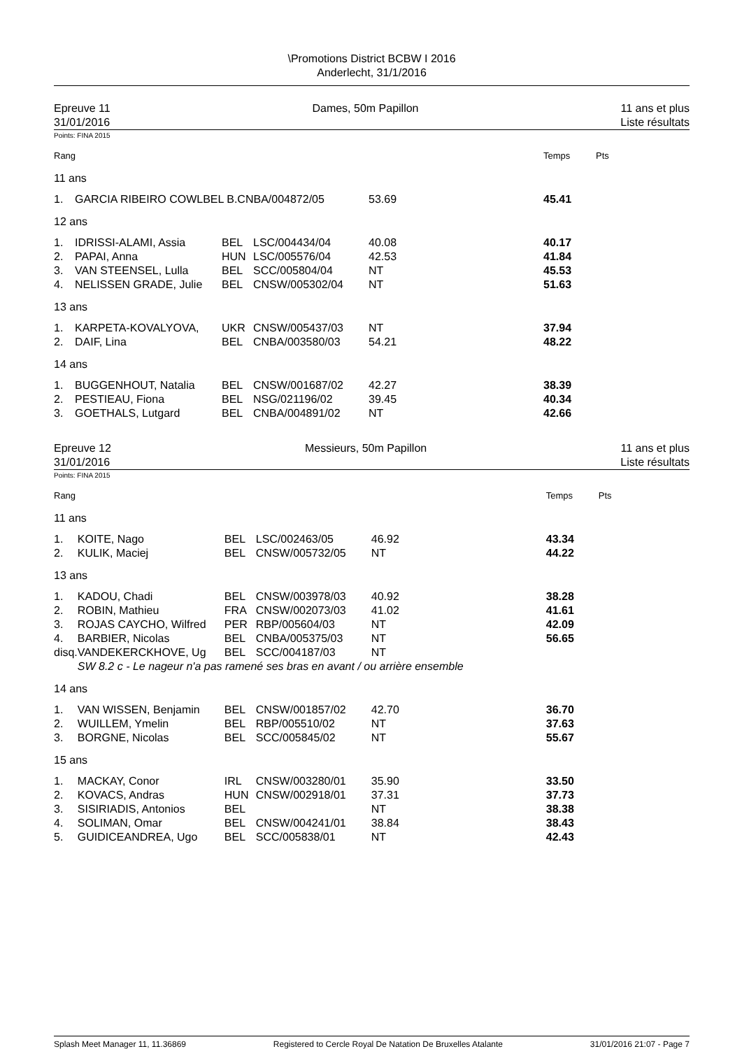\Promotions District BCBW I 2016
Anderlecht, 31/1/2016
Epreuve 11
31/01/2016
Dames, 50m Papillon 11 ans et plus
Liste résultats
Points: FINA 2015
| Rang | | | | | Temps | Pts |
| 11 ans | | | | | | |
| 1. | GARCIA RIBEIRO COWLBEL B.CNBA/004872/05 | | | 53.69 | 45.41 | |
| 12 ans | | | | | | |
| 1. | IDRISSI-ALAMI, Assia | BEL | LSC/004434/04 | 40.08 | 40.17 | |
| 2. | PAPAI, Anna | HUN | LSC/005576/04 | 42.53 | 41.84 | |
| 3. | VAN STEENSEL, Lulla | BEL | SCC/005804/04 | NT | 45.53 | |
| 4. | NELISSEN GRADE, Julie | BEL | CNSW/005302/04 | NT | 51.63 | |
| 13 ans | | | | | | |
| 1. | KARPETA-KOVALYOVA, | UKR | CNSW/005437/03 | NT | 37.94 | |
| 2. | DAIF, Lina | BEL | CNBA/003580/03 | 54.21 | 48.22 | |
| 14 ans | | | | | | |
| 1. | BUGGENHOUT, Natalia | BEL | CNSW/001687/02 | 42.27 | 38.39 | |
| 2. | PESTIEAU, Fiona | BEL | NSG/021196/02 | 39.45 | 40.34 | |
| 3. | GOETHALS, Lutgard | BEL | CNBA/004891/02 | NT | 42.66 | |
Epreuve 12
31/01/2016
Messieurs, 50m Papillon 11 ans et plus
Liste résultats
Points: FINA 2015
| Rang | | | | | Temps | Pts |
| 11 ans | | | | | | |
| 1. | KOITE, Nago | BEL | LSC/002463/05 | 46.92 | 43.34 | |
| 2. | KULIK, Maciej | BEL | CNSW/005732/05 | NT | 44.22 | |
| 13 ans | | | | | | |
| 1. | KADOU, Chadi | BEL | CNSW/003978/03 | 40.92 | 38.28 | |
| 2. | ROBIN, Mathieu | FRA | CNSW/002073/03 | 41.02 | 41.61 | |
| 3. | ROJAS CAYCHO, Wilfred | PER | RBP/005604/03 | NT | 42.09 | |
| 4. | BARBIER, Nicolas | BEL | CNBA/005375/03 | NT | 56.65 | |
| disq. | VANDEKERCKHOVE, Ug | BEL | SCC/004187/03 | NT | | |
| | SW 8.2 c - Le nageur n'a pas ramené ses bras en avant / ou arrière ensemble | | | | | |
| 14 ans | | | | | | |
| 1. | VAN WISSEN, Benjamin | BEL | CNSW/001857/02 | 42.70 | 36.70 | |
| 2. | WUILLEM, Ymelin | BEL | RBP/005510/02 | NT | 37.63 | |
| 3. | BORGNE, Nicolas | BEL | SCC/005845/02 | NT | 55.67 | |
| 15 ans | | | | | | |
| 1. | MACKAY, Conor | IRL | CNSW/003280/01 | 35.90 | 33.50 | |
| 2. | KOVACS, Andras | HUN | CNSW/002918/01 | 37.31 | 37.73 | |
| 3. | SISIRIADIS, Antonios | BEL | | NT | 38.38 | |
| 4. | SOLIMAN, Omar | BEL | CNSW/004241/01 | 38.84 | 38.43 | |
| 5. | GUIDICEANDREA, Ugo | BEL | SCC/005838/01 | NT | 42.43 | |
Splash Meet Manager 11, 11.36869 Registered to Cercle Royal De Natation De Bruxelles Atalante 31/01/2016 21:07 - Page 7